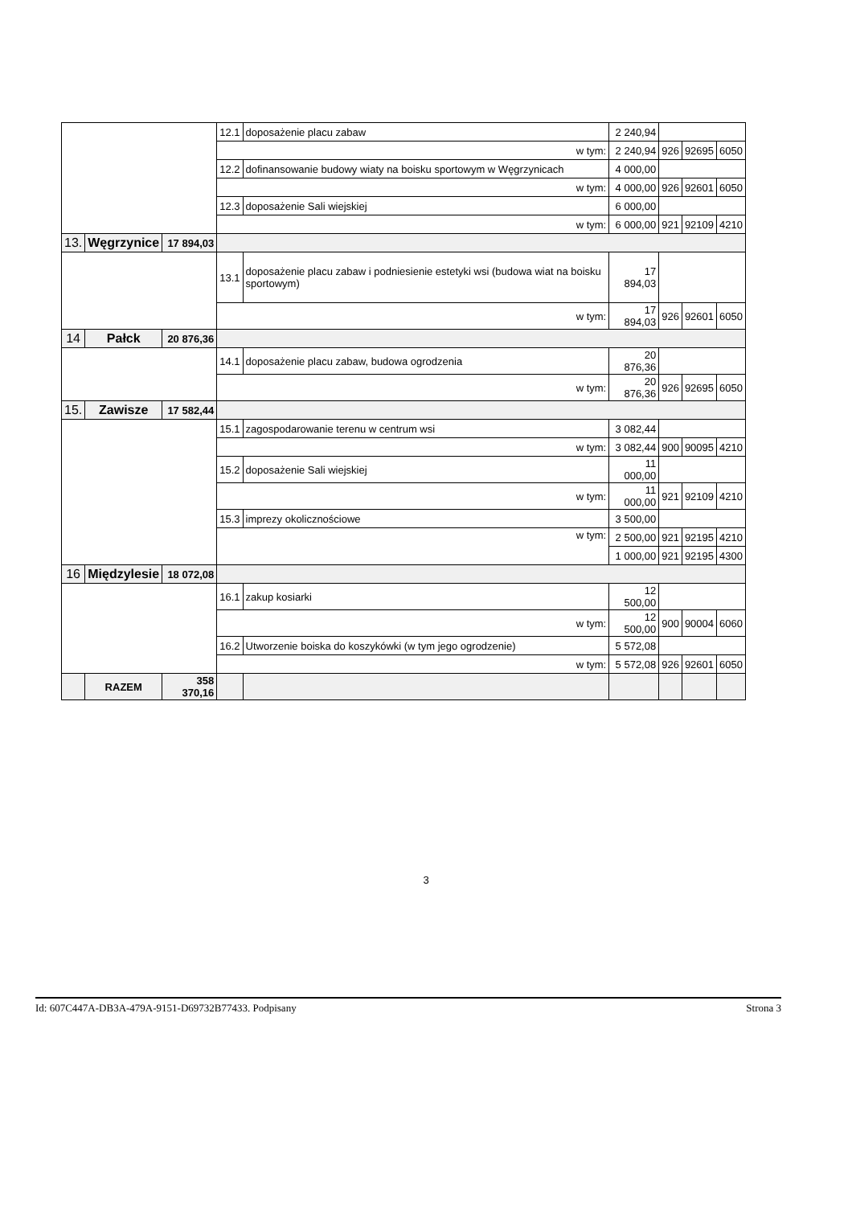| | | | 12.1 | doposażenie placu zabaw | 2 240,94 | | | |
| | | | w tym: | | 2 240,94 | 926 | 92695 | 6050 |
| | | | 12.2 | dofinansowanie budowy wiaty na boisku sportowym w Węgrzynicach | 4 000,00 | | | |
| | | | w tym: | | 4 000,00 | 926 | 92601 | 6050 |
| | | | 12.3 | doposażenie Sali wiejskiej | 6 000,00 | | | |
| | | | w tym: | | 6 000,00 | 921 | 92109 | 4210 |
| 13. | Węgrzynice | 17 894,03 | | | | | | |
| | | | 13.1 | doposażenie placu zabaw i podniesienie estetyki wsi (budowa wiat na boisku sportowym) | 17 894,03 | | | |
| | | | w tym: | | 17 894,03 | 926 | 92601 | 6050 |
| 14 | Pałck | 20 876,36 | | | | | | |
| | | | 14.1 | doposażenie placu zabaw, budowa ogrodzenia | 20 876,36 | | | |
| | | | w tym: | | 20 876,36 | 926 | 92695 | 6050 |
| 15. | Zawisze | 17 582,44 | | | | | | |
| | | | 15.1 | zagospodarowanie terenu w centrum wsi | 3 082,44 | | | |
| | | | w tym: | | 3 082,44 | 900 | 90095 | 4210 |
| | | | 15.2 | doposażenie Sali wiejskiej | 11 000,00 | | | |
| | | | w tym: | | 11 000,00 | 921 | 92109 | 4210 |
| | | | 15.3 | imprezy okolicznościowe | 3 500,00 | | | |
| | | | w tym: | | 2 500,00 | 921 | 92195 | 4210 |
| | | | | | 1 000,00 | 921 | 92195 | 4300 |
| 16 | Międzylesie | 18 072,08 | | | | | | |
| | | | 16.1 | zakup kosiarki | 12 500,00 | | | |
| | | | w tym: | | 12 500,00 | 900 | 90004 | 6060 |
| | | | 16.2 | Utworzenie boiska do koszykówki (w tym jego ogrodzenie) | 5 572,08 | | | |
| | | | w tym: | | 5 572,08 | 926 | 92601 | 6050 |
| | RAZEM | 358 370,16 | | | | | | |
3
Id: 607C447A-DB3A-479A-9151-D69732B77433. Podpisany Strona 3